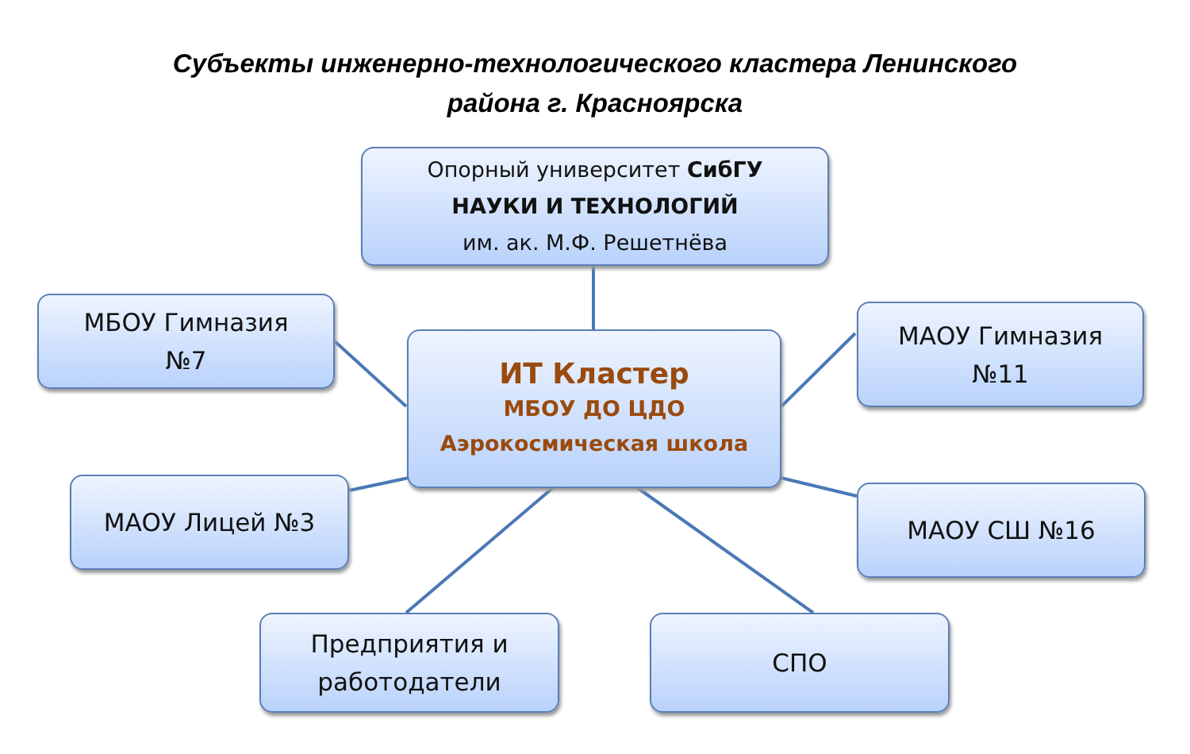Субъекты инженерно-технологического кластера Ленинского
района г. Красноярска
Опорный университет СибГУ
НАУКИ И ТЕХНОЛОГИЙ
им. ак. М.Ф. Решетнёва
МБОУ Гимназия
№7
ИТ Кластер
МБОУ ДО ЦДО
Аэрокосмическая школа
МАОУ Гимназия
№11
МАОУ Лицей №3 МАОУ СШ №16
Предприятия и
работодатели
СПО